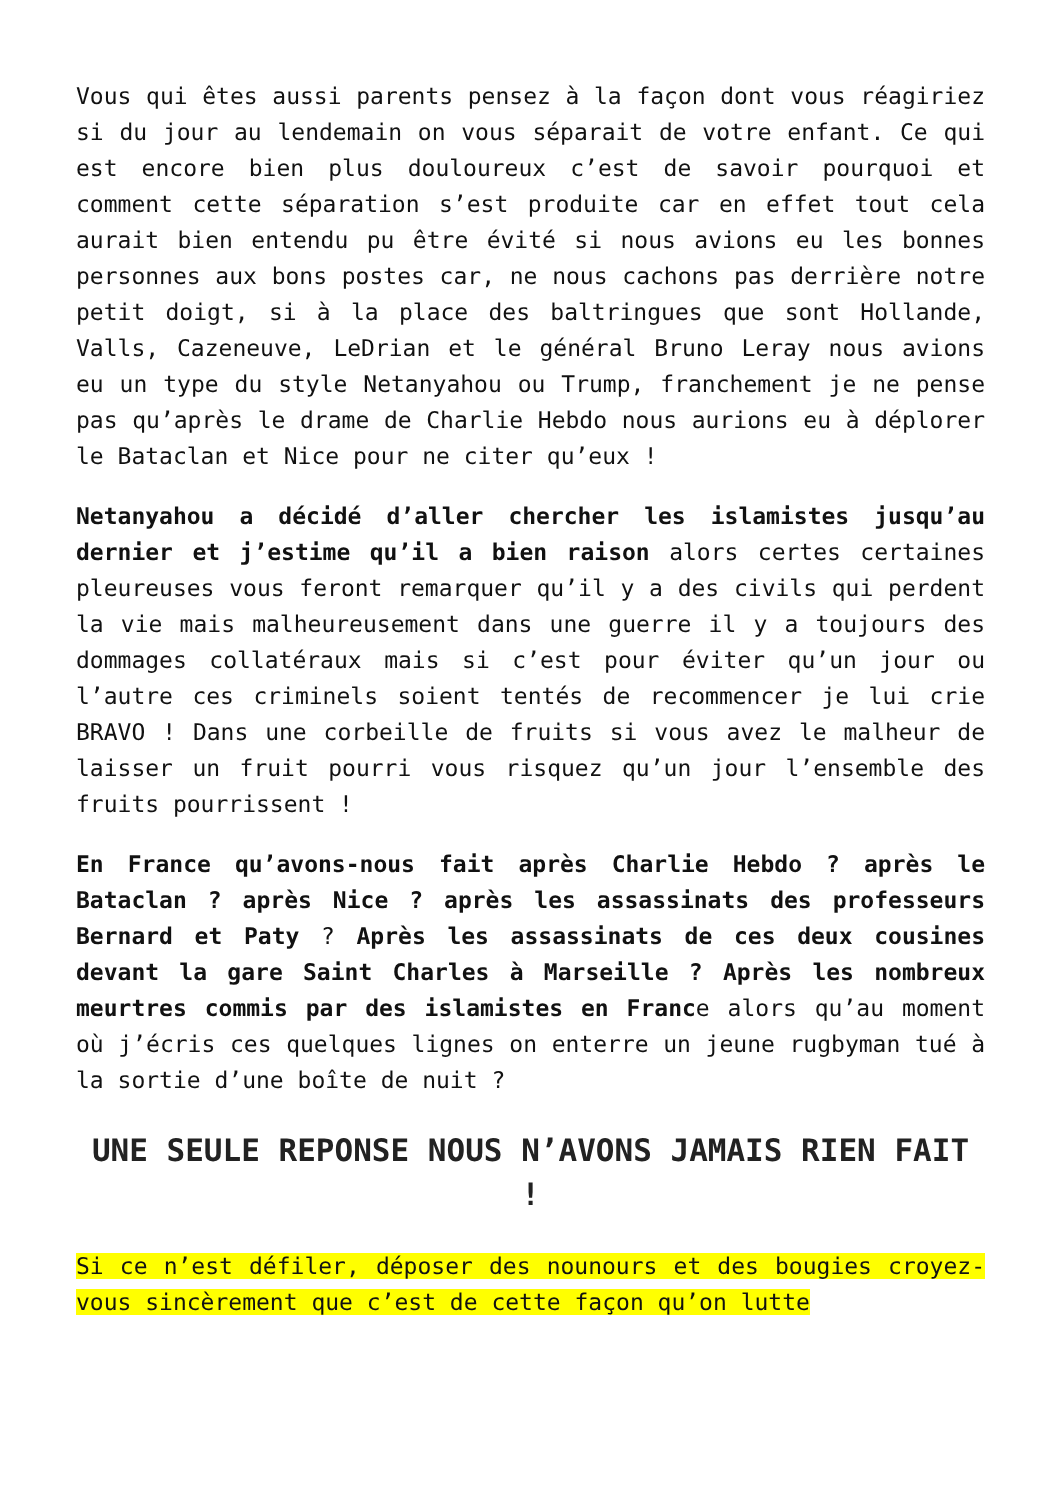Vous qui êtes aussi parents pensez à la façon dont vous réagiriez si du jour au lendemain on vous séparait de votre enfant. Ce qui est encore bien plus douloureux c’est de savoir pourquoi et comment cette séparation s’est produite car en effet tout cela aurait bien entendu pu être évité si nous avions eu les bonnes personnes aux bons postes car, ne nous cachons pas derrière notre petit doigt, si à la place des baltringues que sont Hollande, Valls, Cazeneuve, LeDrian et le général Bruno Leray nous avions eu un type du style Netanyahou ou Trump, franchement je ne pense pas qu’après le drame de Charlie Hebdo nous aurions eu à déplorer le Bataclan et Nice pour ne citer qu’eux !
Netanyahou a décidé d’aller chercher les islamistes jusqu’au dernier et j’estime qu’il a bien raison alors certes certaines pleureuses vous feront remarquer qu’il y a des civils qui perdent la vie mais malheureusement dans une guerre il y a toujours des dommages collatéraux mais si c’est pour éviter qu’un jour ou l’autre ces criminels soient tentés de recommencer je lui crie BRAVO ! Dans une corbeille de fruits si vous avez le malheur de laisser un fruit pourri vous risquez qu’un jour l’ensemble des fruits pourrissent !
En France qu’avons-nous fait après Charlie Hebdo ? après le Bataclan ? après Nice ? après les assassinats des professeurs Bernard et Paty ? Après les assassinats de ces deux cousines devant la gare Saint Charles à Marseille ? Après les nombreux meurtres commis par des islamistes en France alors qu’au moment où j’écris ces quelques lignes on enterre un jeune rugbyman tué à la sortie d’une boîte de nuit ?
UNE SEULE REPONSE NOUS N’AVONS JAMAIS RIEN FAIT !
Si ce n’est défiler, déposer des nounours et des bougies croyez-vous sincèrement que c’est de cette façon qu’on lutte